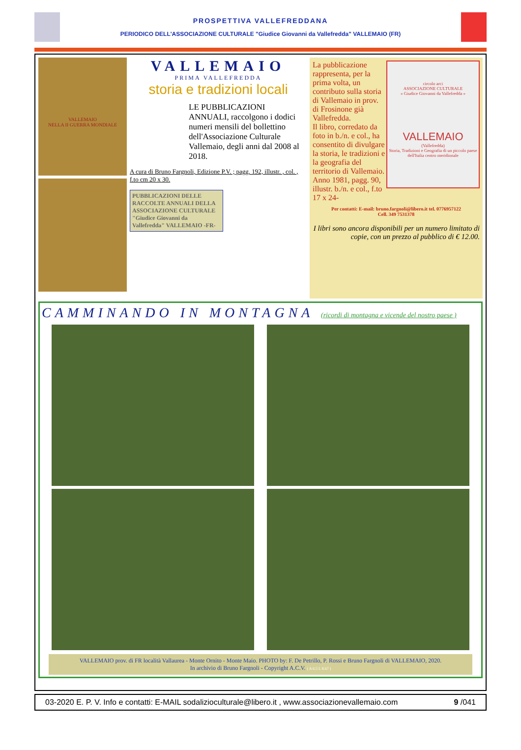PROSPETTIVA VALLEFREDDANA
PERIODICO DELL'ASSOCIAZIONE CULTURALE "Giudice Giovanni da Vallefredda" VALLEMAIO (FR)
VALLEMAIO
NELLA II GUERRA MONDIALE
VALLEMAIO
PRIMA VALLEFREDDA
storia e tradizioni locali
LE PUBBLICAZIONI ANNUALI, raccolgono i dodici numeri mensili del bollettino dell'Associazione Culturale Vallemaio, degli anni dal 2008 al 2018.
A cura di Bruno Fargnoli, Edizione P.V. ; pagg. 192, illustr. , col. , f.to cm 20 x 30.
PUBBLICAZIONI DELLE RACCOLTE ANNUALI DELLA ASSOCIAZIONE CULTURALE "Giudice Giovanni da Vallefredda" VALLEMAIO -FR-
circolo arci
ASSOCIAZIONE CULTURALE
« Giudice Giovanni da Vallefredda »
VALLEMAIO
(Vallefredda)
Storia, Tradizioni e Geografia di un piccolo paese dell'Italia centro meridionale
La pubblicazione rappresenta, per la prima volta, un contributo sulla storia di Vallemaio in prov. di Frosinone già Vallefredda.
Il libro, corredato da foto in b./n. e col., ha consentito di divulgare la storia, le tradizioni e la geografia del territorio di Vallemaio. Anno 1981, pagg. 90, illustr. b./n. e col., f.to 17 x 24-
Per contatti: E-mail: bruno.fargnoli@libero.it tel. 0776957122
Cell. 349 7531378
I libri sono ancora disponibili per un numero limitato di copie, con un prezzo al pubblico di € 12.00.
CAMMINANDO IN MONTAGNA (ricordi di montagna e vicende del nostro paese )
VALLEMAIO prov. di FR località Vallaurea - Monte Ornito - Monte Maio. PHOTO by: F. De Petrillo, P. Rossi e Bruno Fargnoli di VALLEMAIO, 2020.
In archivio di Bruno Fargnoli - Copyright A.C.V. ( A 6.5 L 8.67 )
03-2020 E. P. V. Info e contatti: E-MAIL sodalizioculturale@libero.it , www.associazionevallemaio.com 9 /041